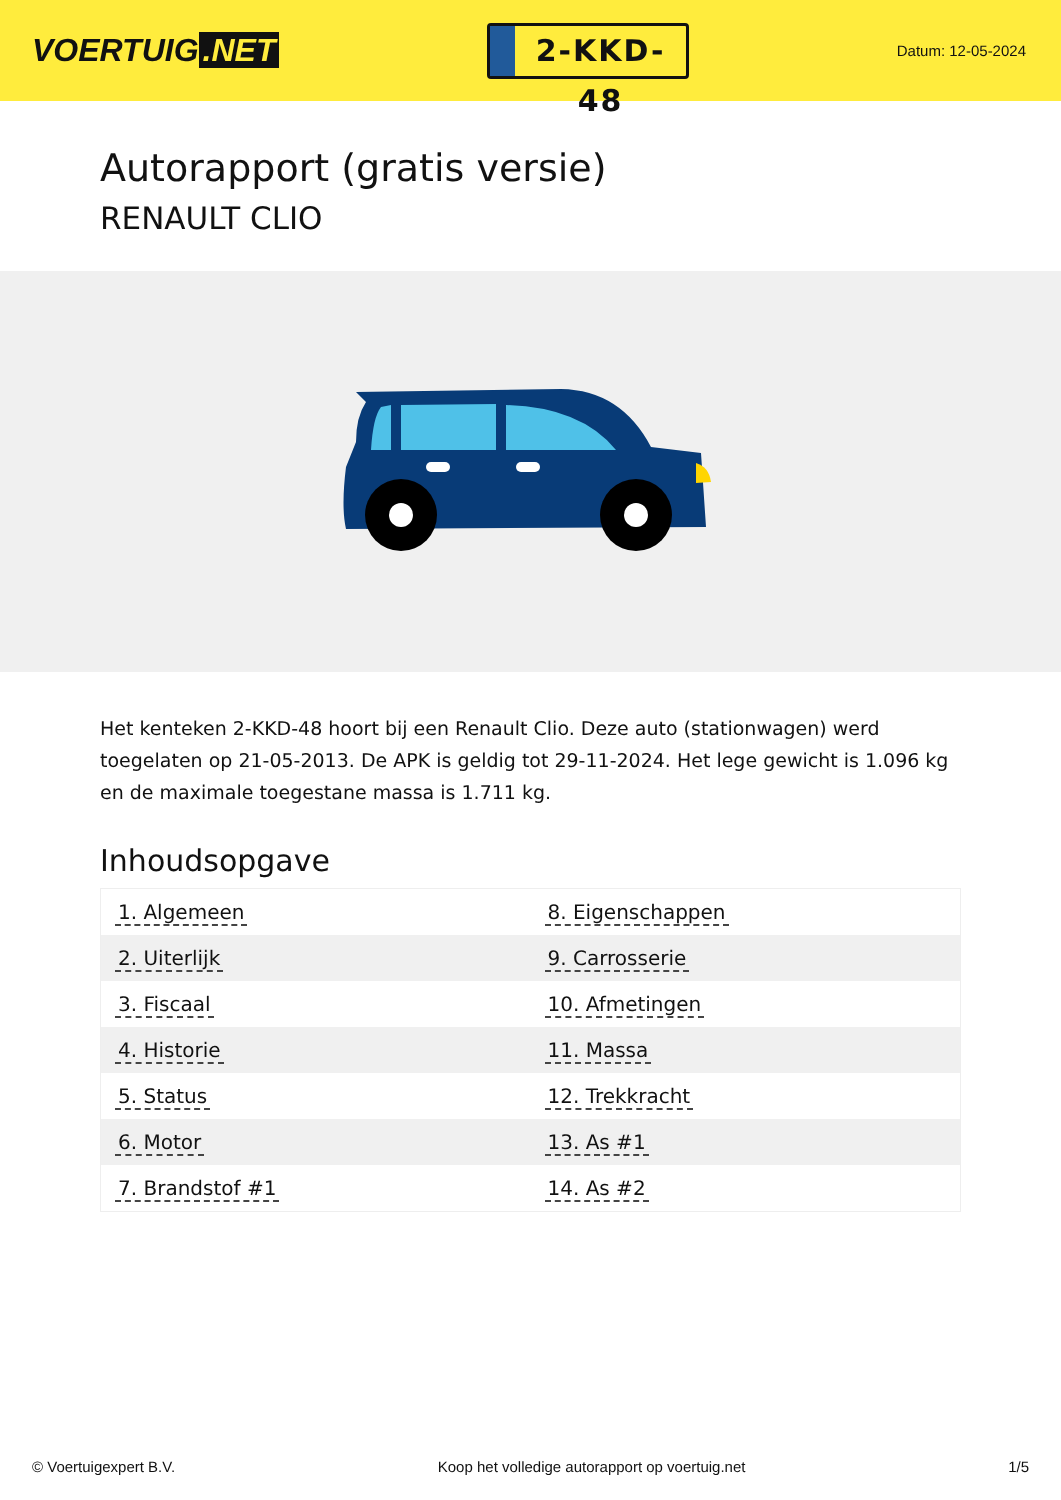VOERTUIG.NET
2-KKD-48
Datum: 12-05-2024
Autorapport (gratis versie)
RENAULT CLIO
Het kenteken 2-KKD-48 hoort bij een Renault Clio. Deze auto (stationwagen) werd toegelaten op 21-05-2013. De APK is geldig tot 29-11-2024. Het lege gewicht is 1.096 kg en de maximale toegestane massa is 1.711 kg.
Inhoudsopgave
| 1. Algemeen | 8. Eigenschappen |
| 2. Uiterlijk | 9. Carrosserie |
| 3. Fiscaal | 10. Afmetingen |
| 4. Historie | 11. Massa |
| 5. Status | 12. Trekkracht |
| 6. Motor | 13. As #1 |
| 7. Brandstof #1 | 14. As #2 |
© Voertuigexpert B.V. Koop het volledige autorapport op voertuig.net 1/5